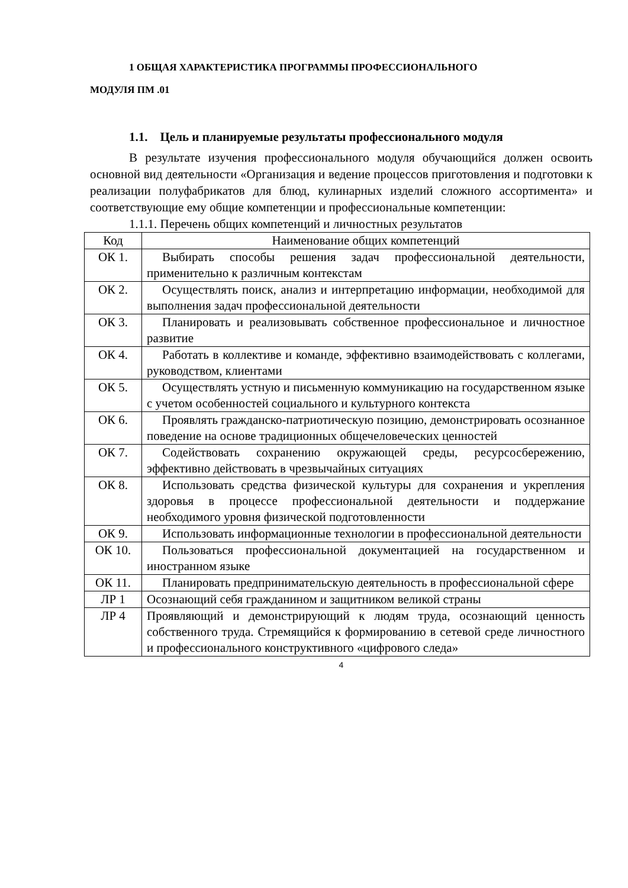1 ОБЩАЯ ХАРАКТЕРИСТИКА ПРОГРАММЫ ПРОФЕССИОНАЛЬНОГО
МОДУЛЯ ПМ .01
1.1. Цель и планируемые результаты профессионального модуля
В результате изучения профессионального модуля обучающийся должен освоить основной вид деятельности «Организация и ведение процессов приготовления и подготовки к реализации полуфабрикатов для блюд, кулинарных изделий сложного ассортимента» и соответствующие ему общие компетенции и профессиональные компетенции:
1.1.1. Перечень общих компетенций и личностных результатов
| Код | Наименование общих компетенций |
| ОК 1. | Выбирать способы решения задач профессиональной деятельности, применительно к различным контекстам |
| ОК 2. | Осуществлять поиск, анализ и интерпретацию информации, необходимой для выполнения задач профессиональной деятельности |
| ОК 3. | Планировать и реализовывать собственное профессиональное и личностное развитие |
| ОК 4. | Работать в коллективе и команде, эффективно взаимодействовать с коллегами, руководством, клиентами |
| ОК 5. | Осуществлять устную и письменную коммуникацию на государственном языке с учетом особенностей социального и культурного контекста |
| ОК 6. | Проявлять гражданско-патриотическую позицию, демонстрировать осознанное поведение на основе традиционных общечеловеческих ценностей |
| ОК 7. | Содействовать сохранению окружающей среды, ресурсосбережению, эффективно действовать в чрезвычайных ситуациях |
| ОК 8. | Использовать средства физической культуры для сохранения и укрепления здоровья в процессе профессиональной деятельности и поддержание необходимого уровня физической подготовленности |
| ОК 9. | Использовать информационные технологии в профессиональной деятельности |
| ОК 10. | Пользоваться профессиональной документацией на государственном и иностранном языке |
| ОК 11. | Планировать предпринимательскую деятельность в профессиональной сфере |
| ЛР 1 | Осознающий себя гражданином и защитником великой страны |
| ЛР 4 | Проявляющий и демонстрирующий к людям труда, осознающий ценность собственного труда. Стремящийся к формированию в сетевой среде личностного и профессионального конструктивного «цифрового следа» |
4